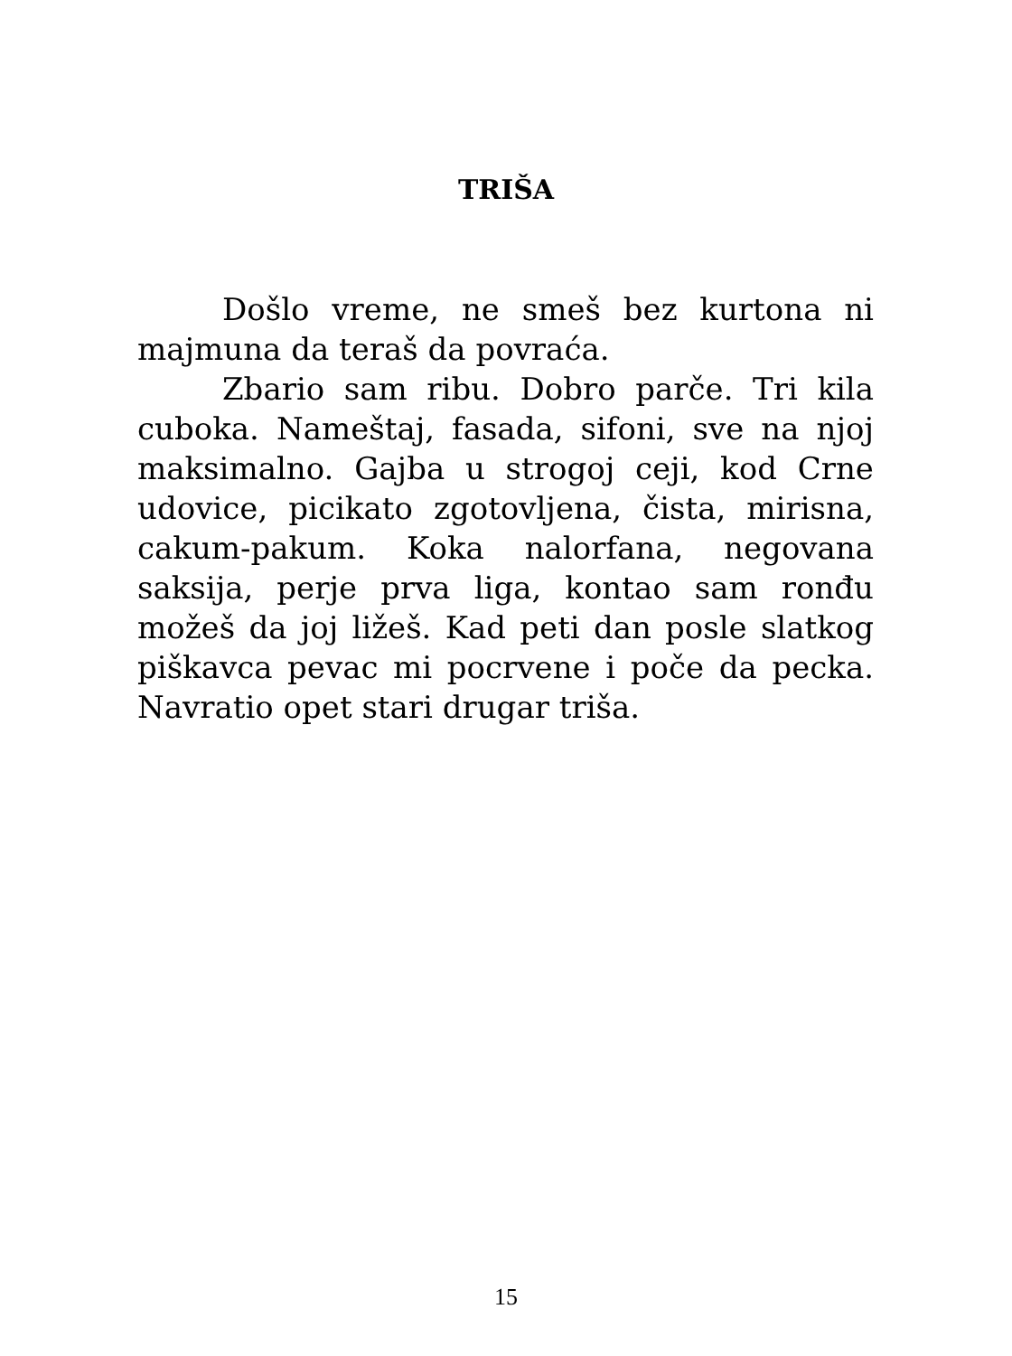TRIŠA
Došlo vreme, ne smeš bez kurtona ni majmuna da teraš da povraća.
Zbario sam ribu. Dobro parče. Tri kila cuboka. Nameštaj, fasada, sifoni, sve na njoj maksimalno. Gajba u strogoj ceji, kod Crne udovice, picikato zgotovljena, čista, mirisna, cakum-pakum. Koka nalorfana, negovana saksija, perje prva liga, kontao sam ronđu možeš da joj ližeš. Kad peti dan posle slat­kog piškavca pevac mi pocrvene i poče da pecka. Navratio opet stari drugar triša.
15